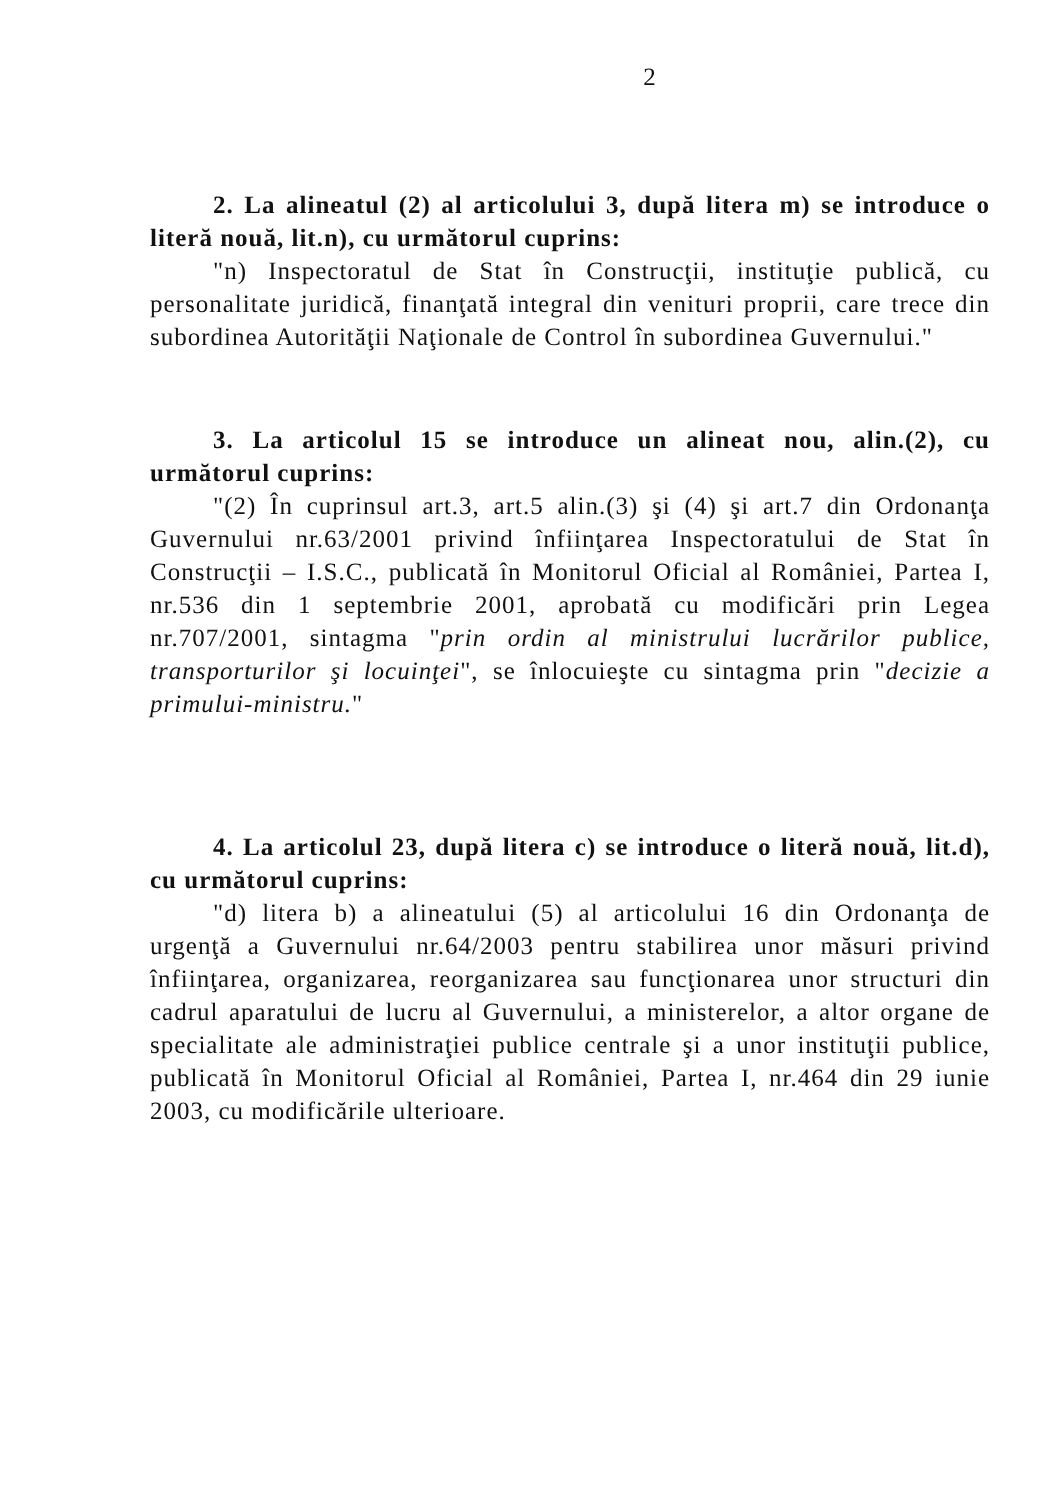2
2. La alineatul (2) al articolului 3, după litera m) se introduce o literă nouă, lit.n), cu următorul cuprins:
"n) Inspectoratul de Stat în Construcţii, instituţie publică, cu personalitate juridică, finanţată integral din venituri proprii, care trece din subordinea Autorităţii Naţionale de Control în subordinea Guvernului."
3. La articolul 15 se introduce un alineat nou, alin.(2), cu următorul cuprins:
"(2) În cuprinsul art.3, art.5 alin.(3) şi (4) şi art.7 din Ordonanţa Guvernului nr.63/2001 privind înfiinţarea Inspectoratului de Stat în Construcţii – I.S.C., publicată în Monitorul Oficial al României, Partea I, nr.536 din 1 septembrie 2001, aprobată cu modificări prin Legea nr.707/2001, sintagma "prin ordin al ministrului lucrărilor publice, transporturilor şi locuinţei", se înlocuieşte cu sintagma prin "decizie a primului-ministru."
4. La articolul 23, după litera c) se introduce o literă nouă, lit.d), cu următorul cuprins:
"d) litera b) a alineatului (5) al articolului 16 din Ordonanţa de urgenţă a Guvernului nr.64/2003 pentru stabilirea unor măsuri privind înfiinţarea, organizarea, reorganizarea sau funcţionarea unor structuri din cadrul aparatului de lucru al Guvernului, a ministerelor, a altor organe de specialitate ale administraţiei publice centrale şi a unor instituţii publice, publicată în Monitorul Oficial al României, Partea I, nr.464 din 29 iunie 2003, cu modificările ulterioare.